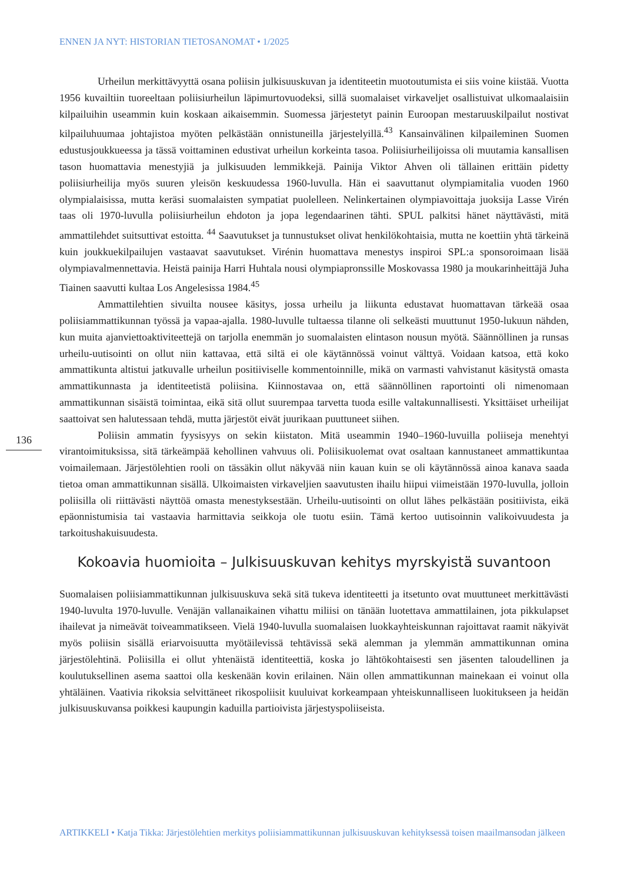ENNEN JA NYT: HISTORIAN TIETOSANOMAT • 1/2025
136
Urheilun merkittävyyttä osana poliisin julkisuuskuvan ja identiteetin muotoutumista ei siis voine kiistää. Vuotta 1956 kuvailtiin tuoreeltaan poliisiurheilun läpimurtovuodeksi, sillä suomalaiset virkaveljet osallistuivat ulkomaalaisiin kilpailuihin useammin kuin koskaan aikaisemmin. Suomessa järjestetyt painin Euroopan mestaruuskilpailut nostivat kilpailuhuumaa johtajistoa myöten pelkästään onnistuneilla järjestelyillä.<sup>43</sup> Kansainvälinen kilpaileminen Suomen edustusjoukkueessa ja tässä voittaminen edustivat urheilun korkeinta tasoa. Poliisiurheilijoissa oli muutamia kansallisen tason huomattavia menestyjiä ja julkisuuden lemmikkejä. Painija Viktor Ahven oli tällainen erittäin pidetty poliisiurheilija myös suuren yleisön keskuudessa 1960-luvulla. Hän ei saavuttanut olympiamitalia vuoden 1960 olympialaisissa, mutta keräsi suomalaisten sympatiat puolelleen. Nelinkertainen olympiavoittaja juoksija Lasse Virén taas oli 1970-luvulla poliisiurheilun ehdoton ja jopa legendaarinen tähti. SPUL palkitsi hänet näyttävästi, mitä ammattilehdet suitsuttivat estoitta. <sup>44</sup> Saavutukset ja tunnustukset olivat henkilökohtaisia, mutta ne koettiin yhtä tärkeinä kuin joukkuekilpailujen vastaavat saavutukset. Virénin huomattava menestys inspiroi SPL:a sponsoroimaan lisää olympiavalmennettavia. Heistä painija Harri Huhtala nousi olympiapronssille Moskovassa 1980 ja moukarinheittäjä Juha Tiainen saavutti kultaa Los Angelesissa 1984.<sup>45</sup>
Ammattilehtien sivuilta nousee käsitys, jossa urheilu ja liikunta edustavat huomattavan tärkeää osaa poliisiammattikunnan työssä ja vapaa-ajalla. 1980-luvulle tultaessa tilanne oli selkeästi muuttunut 1950-lukuun nähden, kun muita ajanviettoaktiviteettejä on tarjolla enemmän jo suomalaisten elintason nousun myötä. Säännöllinen ja runsas urheilu-uutisointi on ollut niin kattavaa, että siltä ei ole käytännössä voinut välttyä. Voidaan katsoa, että koko ammattikunta altistui jatkuvalle urheilun positiiviselle kommentoinnille, mikä on varmasti vahvistanut käsitystä omasta ammattikunnasta ja identiteetistä poliisina. Kiinnostavaa on, että säännöllinen raportointi oli nimenomaan ammattikunnan sisäistä toimintaa, eikä sitä ollut suurempaa tarvetta tuoda esille valtakunnallisesti. Yksittäiset urheilijat saattoivat sen halutessaan tehdä, mutta järjestöt eivät juurikaan puuttuneet siihen.
Poliisin ammatin fyysisyys on sekin kiistaton. Mitä useammin 1940–1960-luvuilla poliiseja menehtyi virantoimituksissa, sitä tärkeämpää kehollinen vahvuus oli. Poliisikuolemat ovat osaltaan kannustaneet ammattikuntaa voimailemaan. Järjestölehtien rooli on tässäkin ollut näkyvää niin kauan kuin se oli käytännössä ainoa kanava saada tietoa oman ammattikunnan sisällä. Ulkoimaisten virkaveljien saavutusten ihailu hiipui viimeistään 1970-luvulla, jolloin poliisilla oli riittävästi näyttöä omasta menestyksestään. Urheilu-uutisointi on ollut lähes pelkästään positiivista, eikä epäonnistumisia tai vastaavia harmittavia seikkoja ole tuotu esiin. Tämä kertoo uutisoinnin valikoivuudesta ja tarkoitushakuisuudesta.
Kokoavia huomioita – Julkisuuskuvan kehitys myrskyistä suvantoon
Suomalaisen poliisiammattikunnan julkisuuskuva sekä sitä tukeva identiteetti ja itsetunto ovat muuttuneet merkittävästi 1940-luvulta 1970-luvulle. Venäjän vallanaikainen vihattu miliisi on tänään luotettava ammattilainen, jota pikkulapset ihailevat ja nimeävät toiveammatikseen. Vielä 1940-luvulla suomalaisen luokkayhteiskunnan rajoittavat raamit näkyivät myös poliisin sisällä eriarvoisuutta myötäilevissä tehtävissä sekä alemman ja ylemmän ammattikunnan omina järjestölehtinä. Poliisilla ei ollut yhtenäistä identiteettiä, koska jo lähtökohtaisesti sen jäsenten taloudellinen ja koulutuksellinen asema saattoi olla keskenään kovin erilainen. Näin ollen ammattikunnan mainekaan ei voinut olla yhtäläinen. Vaativia rikoksia selvittäneet rikospoliisit kuuluivat korkeampaan yhteiskunnalliseen luokitukseen ja heidän julkisuuskuvansa poikkesi kaupungin kaduilla partioivista järjestyspoliiseista.
ARTIKKELI • Katja Tikka: Järjestölehtien merkitys poliisiammattikunnan julkisuuskuvan kehityksessä toisen maailmansodan jälkeen